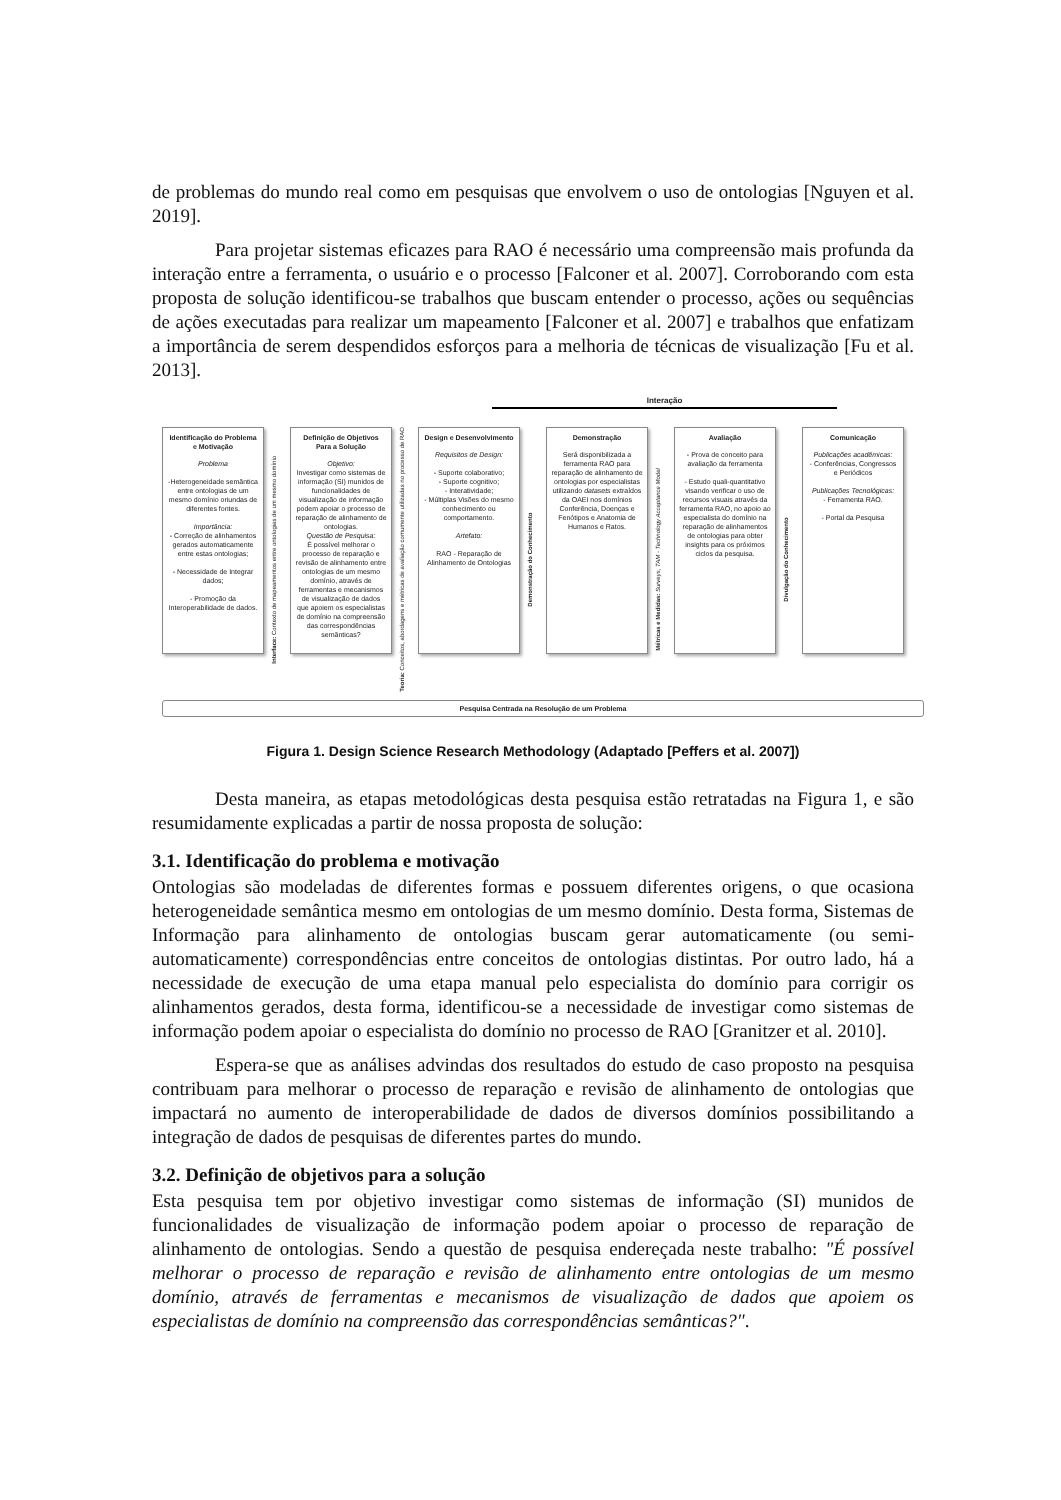de problemas do mundo real como em pesquisas que envolvem o uso de ontologias [Nguyen et al. 2019].
Para projetar sistemas eficazes para RAO é necessário uma compreensão mais profunda da interação entre a ferramenta, o usuário e o processo [Falconer et al. 2007]. Corroborando com esta proposta de solução identificou-se trabalhos que buscam entender o processo, ações ou sequências de ações executadas para realizar um mapeamento [Falconer et al. 2007] e trabalhos que enfatizam a importância de serem despendidos esforços para a melhoria de técnicas de visualização [Fu et al. 2013].
Interação
Identificação do Problema e Motivação
Problema
-Heterogeneidade semântica entre ontologias de um mesmo domínio oriundas de diferentes fontes.
Importância:
- Correção de alinhamentos gerados automaticamente entre estas ontologias;
- Necessidade de Integrar dados;
- Promoção da Interoperabilidade de dados.
Interface: Contexto de mapeamentos entre ontologias de um mesmo domínio
Definição de Objetivos Para a Solução
Objetivo:
Investigar como sistemas de informação (SI) munidos de funcionalidades de visualização de informação podem apoiar o processo de reparação de alinhamento de ontologias.
Questão de Pesquisa:
É possível melhorar o processo de reparação e revisão de alinhamento entre ontologias de um mesmo domínio, através de ferramentas e mecanismos de visualização de dados que apoiem os especialistas de domínio na compreensão das correspondências semânticas?
Teoria: Conceitos, abordagens e métricas de avaliação comumente utilizadas no processo de RAO
Design e Desenvolvimento
Requisitos de Design:
- Suporte colaborativo;
- Suporte cognitivo;
- Interatividade;
- Múltiplas Visões do mesmo conhecimento ou comportamento.
Artefato:
RAO - Reparação de Alinhamento de Ontologias
Demonstração do Conhecimento
Demonstração
Será disponibilizada a ferramenta RAO para reparação de alinhamento de ontologias por especialistas utilizando datasets extraídos da OAEI nos domínios Conferência, Doenças e Fenótipos e Anatomia de Humanos e Ratos.
Métricas e Medidas: Surveys, TAM - Technology Acceptance Model
Avaliação
- Prova de conceito para avaliação da ferramenta
- Estudo quali-quantitativo visando verificar o uso de recursos visuais através da ferramenta RAO, no apoio ao especialista do domínio na reparação de alinhamentos de ontologias para obter insights para os próximos ciclos da pesquisa.
Divulgação do Conhecimento
Comunicação
Publicações acadêmicas:
- Conferências, Congressos e Periódicos
Publicações Tecnológicas:
- Ferramenta RAO.
- Portal da Pesquisa
Pesquisa Centrada na Resolução de um Problema
Figura 1. Design Science Research Methodology (Adaptado [Peffers et al. 2007])
Desta maneira, as etapas metodológicas desta pesquisa estão retratadas na Figura 1, e são resumidamente explicadas a partir de nossa proposta de solução:
3.1. Identificação do problema e motivação
Ontologias são modeladas de diferentes formas e possuem diferentes origens, o que ocasiona heterogeneidade semântica mesmo em ontologias de um mesmo domínio. Desta forma, Sistemas de Informação para alinhamento de ontologias buscam gerar automaticamente (ou semi-automaticamente) correspondências entre conceitos de ontologias distintas. Por outro lado, há a necessidade de execução de uma etapa manual pelo especialista do domínio para corrigir os alinhamentos gerados, desta forma, identificou-se a necessidade de investigar como sistemas de informação podem apoiar o especialista do domínio no processo de RAO [Granitzer et al. 2010].
Espera-se que as análises advindas dos resultados do estudo de caso proposto na pesquisa contribuam para melhorar o processo de reparação e revisão de alinhamento de ontologias que impactará no aumento de interoperabilidade de dados de diversos domínios possibilitando a integração de dados de pesquisas de diferentes partes do mundo.
3.2. Definição de objetivos para a solução
Esta pesquisa tem por objetivo investigar como sistemas de informação (SI) munidos de funcionalidades de visualização de informação podem apoiar o processo de reparação de alinhamento de ontologias. Sendo a questão de pesquisa endereçada neste trabalho: "É possível melhorar o processo de reparação e revisão de alinhamento entre ontologias de um mesmo domínio, através de ferramentas e mecanismos de visualização de dados que apoiem os especialistas de domínio na compreensão das correspondências semânticas?".